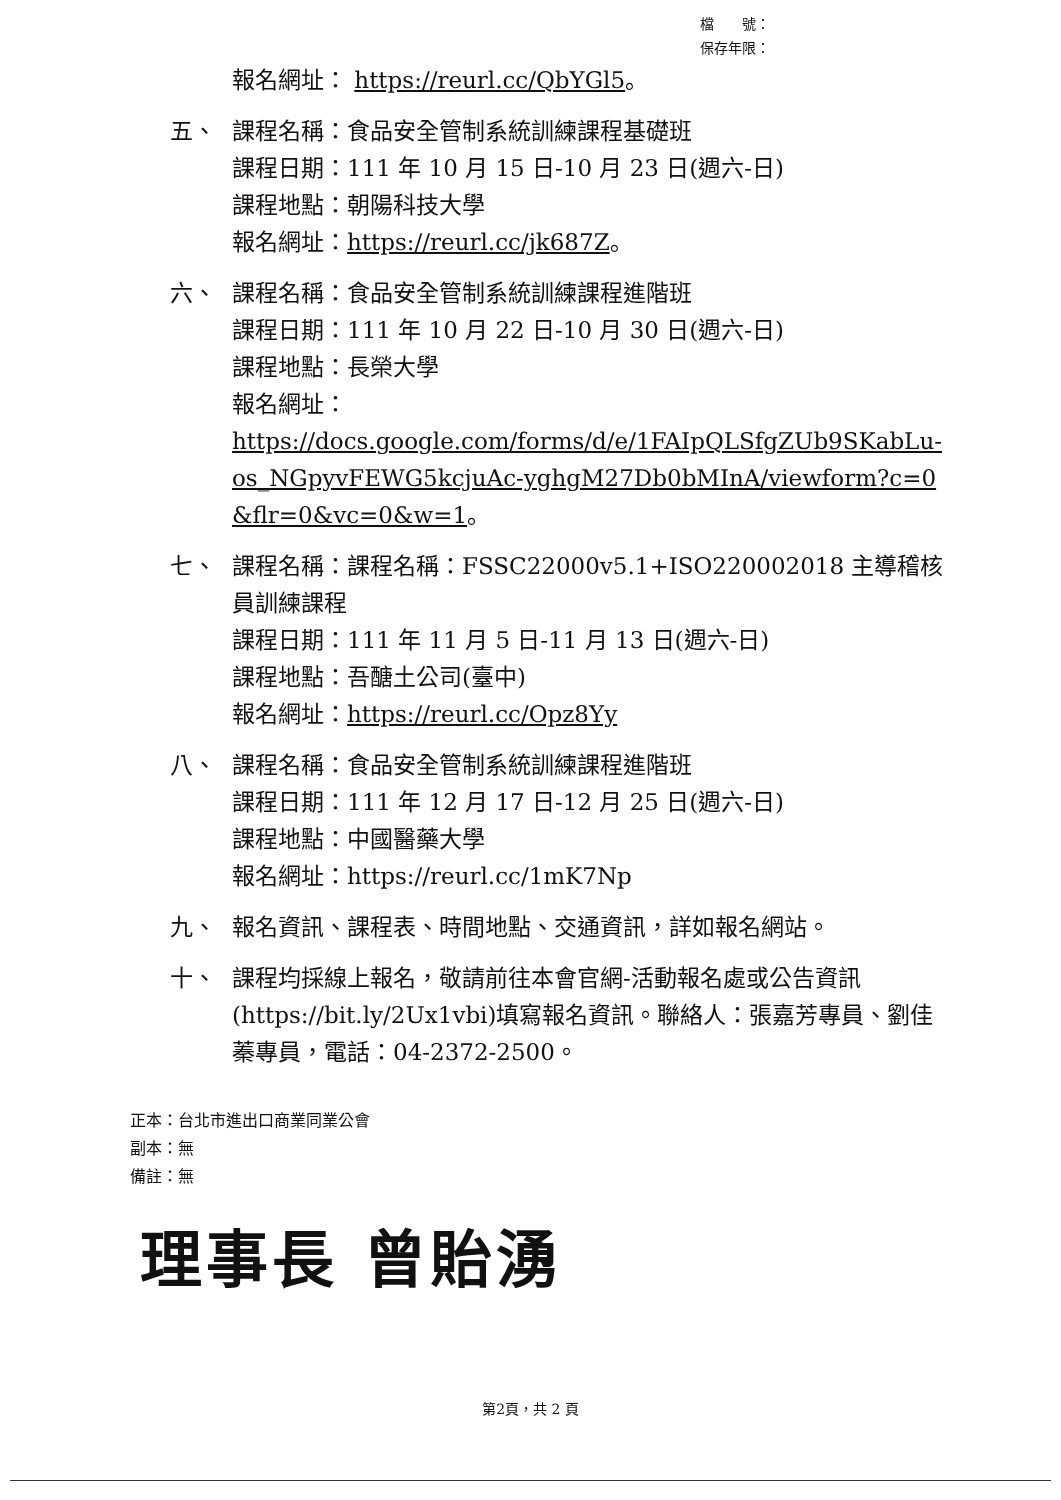檔　　號：
保存年限：
報名網址： https://reurl.cc/QbYGl5。
五、 課程名稱：食品安全管制系統訓練課程基礎班
課程日期：111 年 10 月 15 日-10 月 23 日(週六-日)
課程地點：朝陽科技大學
報名網址：https://reurl.cc/jk687Z。
六、 課程名稱：食品安全管制系統訓練課程進階班
課程日期：111 年 10 月 22 日-10 月 30 日(週六-日)
課程地點：長榮大學
報名網址：
https://docs.google.com/forms/d/e/1FAIpQLSfgZUb9SKabLu-os_NGpyvFEWG5kcjuAc-yghgM27Db0bMInA/viewform?c=0&flr=0&vc=0&w=1。
七、 課程名稱：課程名稱：FSSC22000v5.1+ISO220002018 主導稽核員訓練課程
課程日期：111 年 11 月 5 日-11 月 13 日(週六-日)
課程地點：吾醣土公司(臺中)
報名網址：https://reurl.cc/Opz8Yy
八、 課程名稱：食品安全管制系統訓練課程進階班
課程日期：111 年 12 月 17 日-12 月 25 日(週六-日)
課程地點：中國醫藥大學
報名網址：https://reurl.cc/1mK7Np
九、 報名資訊、課程表、時間地點、交通資訊，詳如報名網站。
十、 課程均採線上報名，敬請前往本會官網-活動報名處或公告資訊(https://bit.ly/2Ux1vbi)填寫報名資訊。聯絡人：張嘉芳專員、劉佳蓁專員，電話：04-2372-2500。
正本：台北市進出口商業同業公會
副本：無
備註：無
理事長 曾貽湧
第2頁，共 2 頁